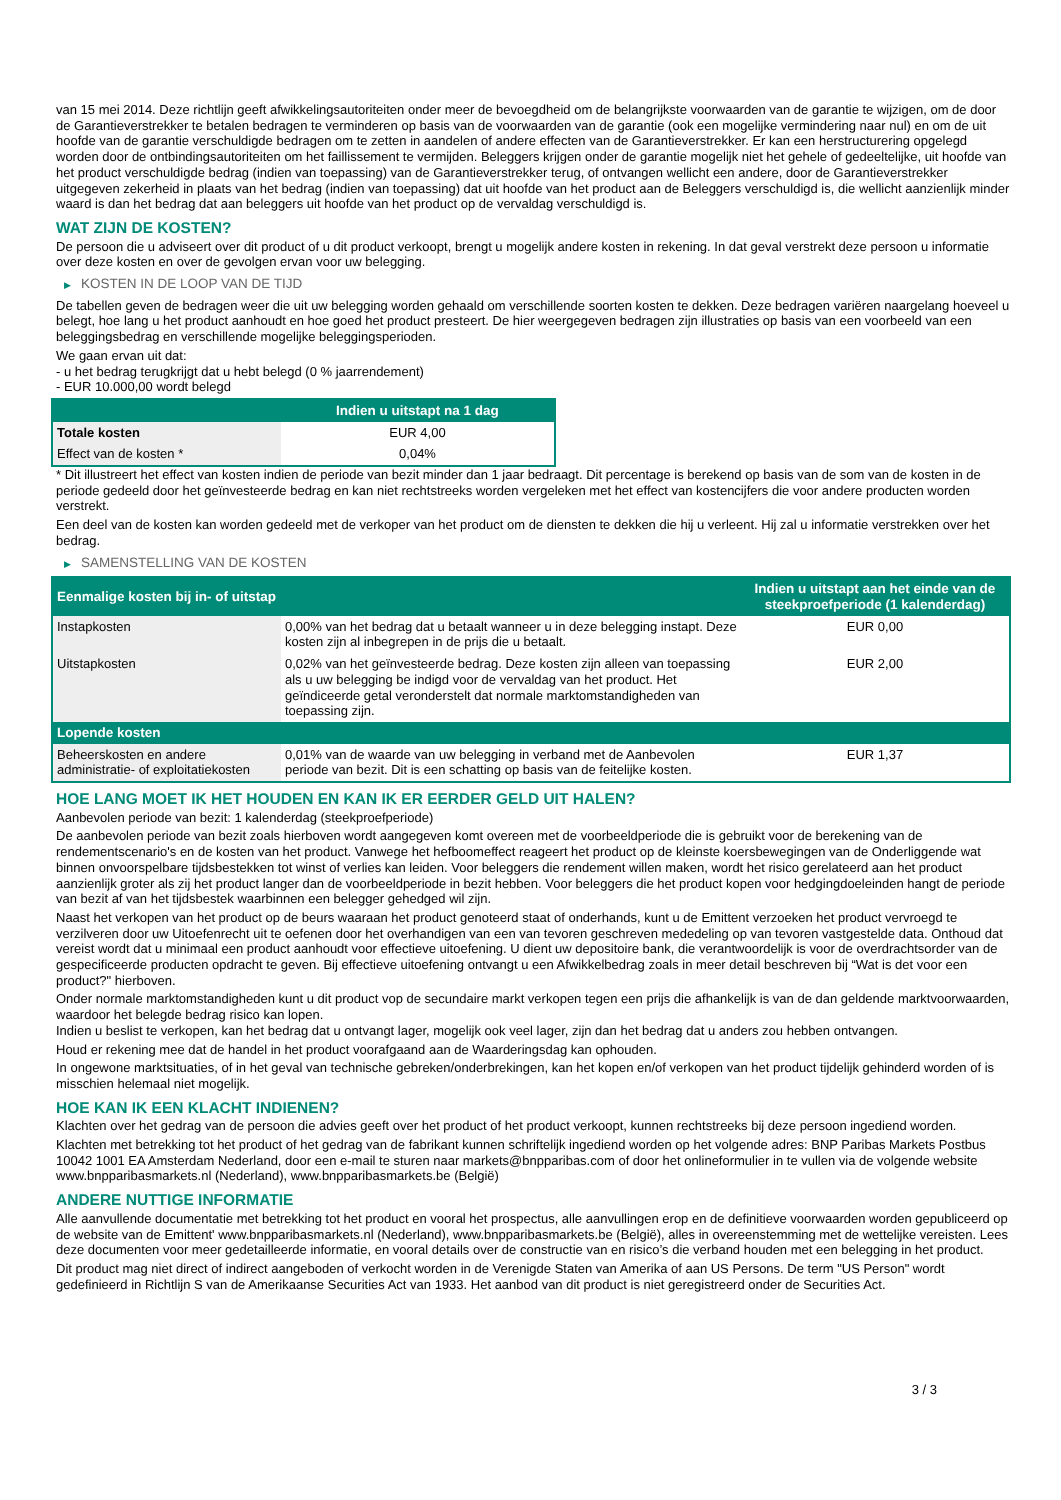van 15 mei 2014. Deze richtlijn geeft afwikkelingsautoriteiten onder meer de bevoegdheid om de belangrijkste voorwaarden van de garantie te wijzigen, om de door de Garantieverstrekker te betalen bedragen te verminderen op basis van de voorwaarden van de garantie (ook een mogelijke vermindering naar nul) en om de uit hoofde van de garantie verschuldigde bedragen om te zetten in aandelen of andere effecten van de Garantieverstrekker. Er kan een herstructurering opgelegd worden door de ontbindingsautoriteiten om het faillissement te vermijden. Beleggers krijgen onder de garantie mogelijk niet het gehele of gedeeltelijke, uit hoofde van het product verschuldigde bedrag (indien van toepassing) van de Garantieverstrekker terug, of ontvangen wellicht een andere, door de Garantieverstrekker uitgegeven zekerheid in plaats van het bedrag (indien van toepassing) dat uit hoofde van het product aan de Beleggers verschuldigd is, die wellicht aanzienlijk minder waard is dan het bedrag dat aan beleggers uit hoofde van het product op de vervaldag verschuldigd is.
WAT ZIJN DE KOSTEN?
De persoon die u adviseert over dit product of u dit product verkoopt, brengt u mogelijk andere kosten in rekening. In dat geval verstrekt deze persoon u informatie over deze kosten en over de gevolgen ervan voor uw belegging.
▶ KOSTEN IN DE LOOP VAN DE TIJD
De tabellen geven de bedragen weer die uit uw belegging worden gehaald om verschillende soorten kosten te dekken. Deze bedragen variëren naargelang hoeveel u belegt, hoe lang u het product aanhoudt en hoe goed het product presteert. De hier weergegeven bedragen zijn illustraties op basis van een voorbeeld van een beleggingsbedrag en verschillende mogelijke beleggingsperioden.
We gaan ervan uit dat:
- u het bedrag terugkrijgt dat u hebt belegd (0 % jaarrendement)
- EUR 10.000,00 wordt belegd
| | Indien u uitstapt na 1 dag |
| --- | --- |
| Totale kosten | EUR 4,00 |
| Effect van de kosten * | 0,04% |
* Dit illustreert het effect van kosten indien de periode van bezit minder dan 1 jaar bedraagt. Dit percentage is berekend op basis van de som van de kosten in de periode gedeeld door het geïnvesteerde bedrag en kan niet rechtstreeks worden vergeleken met het effect van kostencijfers die voor andere producten worden verstrekt.
Een deel van de kosten kan worden gedeeld met de verkoper van het product om de diensten te dekken die hij u verleent. Hij zal u informatie verstrekken over het bedrag.
▶ SAMENSTELLING VAN DE KOSTEN
| Eenmalige kosten bij in- of uitstap | | Indien u uitstapt aan het einde van de steekproefperiode (1 kalenderdag) |
| --- | --- | --- |
| Instapkosten | 0,00% van het bedrag dat u betaalt wanneer u in deze belegging instapt. Deze kosten zijn al inbegrepen in de prijs die u betaalt. | EUR 0,00 |
| Uitstapkosten | 0,02% van het geïnvesteerde bedrag. Deze kosten zijn alleen van toepassing als u uw belegging be indigd voor de vervaldag van het product. Het geïndiceerde getal veronderstelt dat normale marktomstandigheden van toepassing zijn. | EUR 2,00 |
| Lopende kosten | | |
| Beheerskosten en andere administratie- of exploitatiekosten | 0,01% van de waarde van uw belegging in verband met de Aanbevolen periode van bezit. Dit is een schatting op basis van de feitelijke kosten. | EUR 1,37 |
HOE LANG MOET IK HET HOUDEN EN KAN IK ER EERDER GELD UIT HALEN?
Aanbevolen periode van bezit: 1 kalenderdag (steekproefperiode)
De aanbevolen periode van bezit zoals hierboven wordt aangegeven komt overeen met de voorbeeldperiode die is gebruikt voor de berekening van de rendementscenario's en de kosten van het product. Vanwege het hefboomeffect reageert het product op de kleinste koersbewegingen van de Onderliggende wat binnen onvoorspelbare tijdsbestekken tot winst of verlies kan leiden. Voor beleggers die rendement willen maken, wordt het risico gerelateerd aan het product aanzienlijk groter als zij het product langer dan de voorbeeldperiode in bezit hebben. Voor beleggers die het product kopen voor hedgingdoeleinden hangt de periode van bezit af van het tijdsbestek waarbinnen een belegger gehedged wil zijn.
Naast het verkopen van het product op de beurs waaraan het product genoteerd staat of onderhands, kunt u de Emittent verzoeken het product vervroegd te verzilveren door uw Uitoefenrecht uit te oefenen door het overhandigen van een van tevoren geschreven mededeling op van tevoren vastgestelde data. Onthoud dat vereist wordt dat u minimaal een product aanhoudt voor effectieve uitoefening. U dient uw depositoire bank, die verantwoordelijk is voor de overdrachtsorder van de gespecificeerde producten opdracht te geven. Bij effectieve uitoefening ontvangt u een Afwikkelbedrag zoals in meer detail beschreven bij “Wat is det voor een product?" hierboven.
Onder normale marktomstandigheden kunt u dit product vop de secundaire markt verkopen tegen een prijs die afhankelijk is van de dan geldende marktvoorwaarden, waardoor het belegde bedrag risico kan lopen.
Indien u beslist te verkopen, kan het bedrag dat u ontvangt lager, mogelijk ook veel lager, zijn dan het bedrag dat u anders zou hebben ontvangen.
Houd er rekening mee dat de handel in het product voorafgaand aan de Waarderingsdag kan ophouden.
In ongewone marktsituaties, of in het geval van technische gebreken/onderbrekingen, kan het kopen en/of verkopen van het product tijdelijk gehinderd worden of is misschien helemaal niet mogelijk.
HOE KAN IK EEN KLACHT INDIENEN?
Klachten over het gedrag van de persoon die advies geeft over het product of het product verkoopt, kunnen rechtstreeks bij deze persoon ingediend worden.
Klachten met betrekking tot het product of het gedrag van de fabrikant kunnen schriftelijk ingediend worden op het volgende adres: BNP Paribas Markets Postbus 10042 1001 EA Amsterdam Nederland, door een e-mail te sturen naar markets@bnpparibas.com of door het onlineformulier in te vullen via de volgende website www.bnpparibasmarkets.nl (Nederland), www.bnpparibasmarkets.be (België)
ANDERE NUTTIGE INFORMATIE
Alle aanvullende documentatie met betrekking tot het product en vooral het prospectus, alle aanvullingen erop en de definitieve voorwaarden worden gepubliceerd op de website van de Emittent' www.bnpparibasmarkets.nl (Nederland), www.bnpparibasmarkets.be (België), alles in overeenstemming met de wettelijke vereisten. Lees deze documenten voor meer gedetailleerde informatie, en vooral details over de constructie van en risico’s die verband houden met een belegging in het product.
Dit product mag niet direct of indirect aangeboden of verkocht worden in de Verenigde Staten van Amerika of aan US Persons. De term "US Person" wordt gedefinieerd in Richtlijn S van de Amerikaanse Securities Act van 1933. Het aanbod van dit product is niet geregistreerd onder de Securities Act.
3 / 3